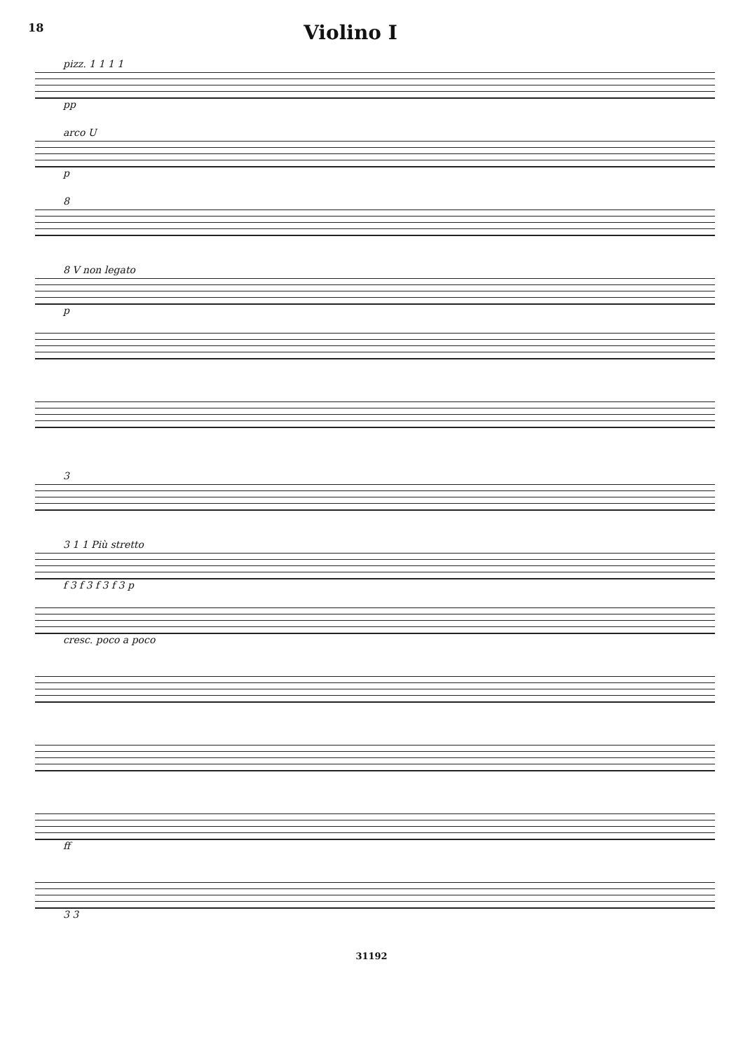18
Violino I
pizz. 1 1 1 1
pp
arco U
p
8
8 V non legato
p
3
3 1 1 Più stretto
f 3 f 3 f 3 f 3 p
cresc. poco a poco
ff
3 3
31192